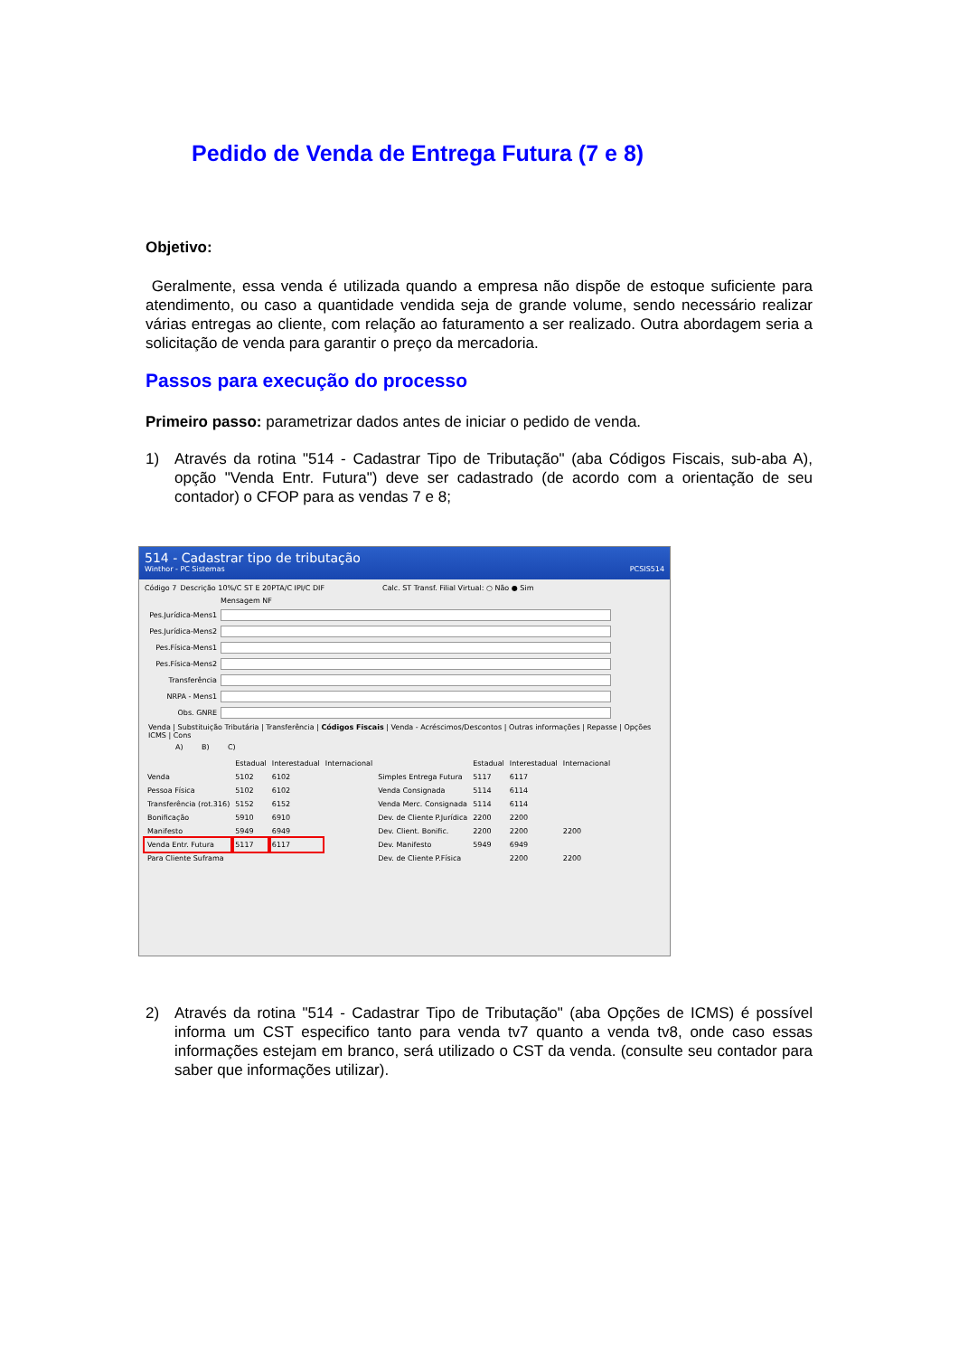Pedido de Venda de Entrega Futura (7 e 8)
Objetivo:
Geralmente, essa venda é utilizada quando a empresa não dispõe de estoque suficiente para atendimento, ou caso a quantidade vendida seja de grande volume, sendo necessário realizar várias entregas ao cliente, com relação ao faturamento a ser realizado. Outra abordagem seria a solicitação de venda para garantir o preço da mercadoria.
Passos para execução do processo
Primeiro passo: parametrizar dados antes de iniciar o pedido de venda.
1) Através da rotina "514 - Cadastrar Tipo de Tributação" (aba Códigos Fiscais, sub-aba A), opção "Venda Entr. Futura") deve ser cadastrado (de acordo com a orientação de seu contador) o CFOP para as vendas 7 e 8;
514 - Cadastrar tipo de tributação
Winthor - PC Sistemas PCSIS514
Código 7 Descrição 10%/C ST E 20PTA/C IPI/C DIF Calc. ST Transf. Filial Virtual: ○ Não ● Sim
Mensagem NF
Pes.Jurídica-Mens1
Pes.Jurídica-Mens2
Pes.Física-Mens1
Pes.Física-Mens2
Transferência
NRPA - Mens1
Obs. GNRE
Venda | Substituição Tributária | Transferência | Códigos Fiscais | Venda - Acréscimos/Descontos | Outras informações | Repasse | Opções ICMS | Cons
A) B) C)
| | Estadual | Interestadual | Internacional | | Estadual | Interestadual | Internacional |
| --- | --- | --- | --- | --- | --- | --- | --- |
| Venda | 5102 | 6102 | | Simples Entrega Futura | 5117 | 6117 | |
| Pessoa Física | 5102 | 6102 | | Venda Consignada | 5114 | 6114 | |
| Transferência (rot.316) | 5152 | 6152 | | Venda Merc. Consignada | 5114 | 6114 | |
| Bonificação | 5910 | 6910 | | Dev. de Cliente P.Jurídica | 2200 | 2200 | |
| Manifesto | 5949 | 6949 | | Dev. Client. Bonific. | 2200 | 2200 | 2200 |
| Venda Entr. Futura | 5117 | 6117 | | Dev. Manifesto | 5949 | 6949 | |
| Para Cliente Suframa | | | | Dev. de Cliente P.Física | | 2200 | 2200 |
2) Através da rotina "514 - Cadastrar Tipo de Tributação" (aba Opções de ICMS) é possível informa um CST especifico tanto para venda tv7 quanto a venda tv8, onde caso essas informações estejam em branco, será utilizado o CST da venda. (consulte seu contador para saber que informações utilizar).